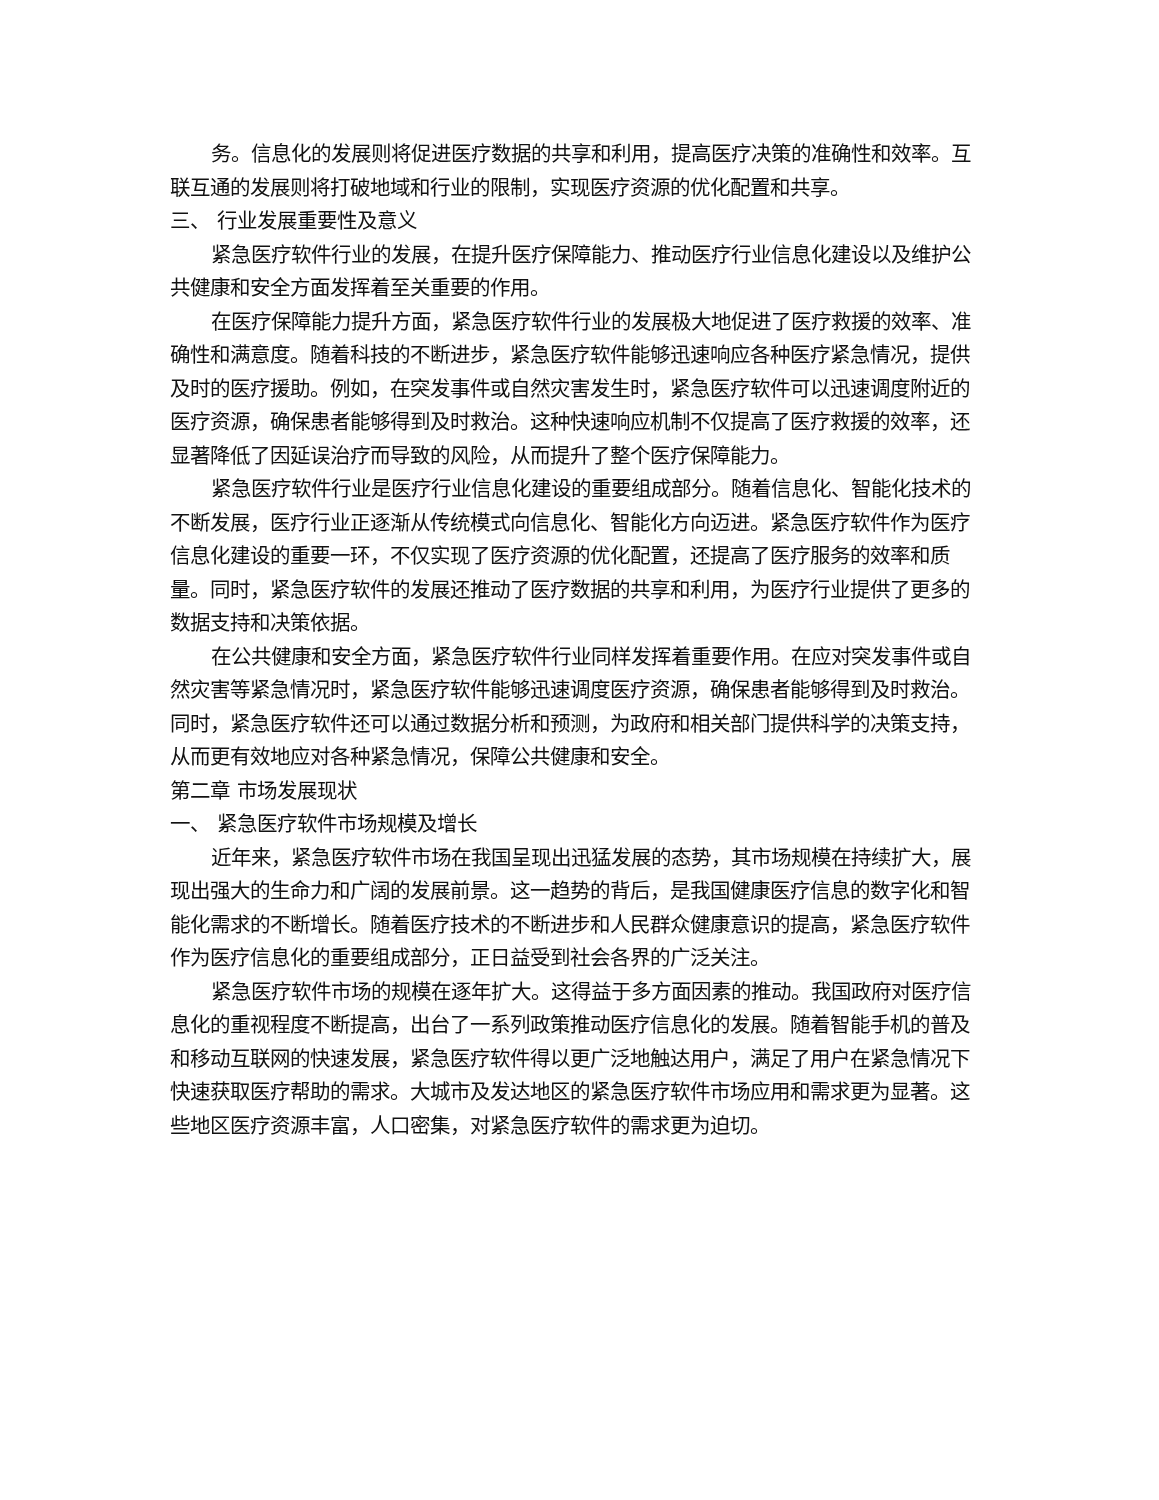务。信息化的发展则将促进医疗数据的共享和利用，提高医疗决策的准确性和效率。互联互通的发展则将打破地域和行业的限制，实现医疗资源的优化配置和共享。
三、 行业发展重要性及意义
紧急医疗软件行业的发展，在提升医疗保障能力、推动医疗行业信息化建设以及维护公共健康和安全方面发挥着至关重要的作用。
在医疗保障能力提升方面，紧急医疗软件行业的发展极大地促进了医疗救援的效率、准确性和满意度。随着科技的不断进步，紧急医疗软件能够迅速响应各种医疗紧急情况，提供及时的医疗援助。例如，在突发事件或自然灾害发生时，紧急医疗软件可以迅速调度附近的医疗资源，确保患者能够得到及时救治。这种快速响应机制不仅提高了医疗救援的效率，还显著降低了因延误治疗而导致的风险，从而提升了整个医疗保障能力。
紧急医疗软件行业是医疗行业信息化建设的重要组成部分。随着信息化、智能化技术的不断发展，医疗行业正逐渐从传统模式向信息化、智能化方向迈进。紧急医疗软件作为医疗信息化建设的重要一环，不仅实现了医疗资源的优化配置，还提高了医疗服务的效率和质量。同时，紧急医疗软件的发展还推动了医疗数据的共享和利用，为医疗行业提供了更多的数据支持和决策依据。
在公共健康和安全方面，紧急医疗软件行业同样发挥着重要作用。在应对突发事件或自然灾害等紧急情况时，紧急医疗软件能够迅速调度医疗资源，确保患者能够得到及时救治。同时，紧急医疗软件还可以通过数据分析和预测，为政府和相关部门提供科学的决策支持，从而更有效地应对各种紧急情况，保障公共健康和安全。
第二章 市场发展现状
一、 紧急医疗软件市场规模及增长
近年来，紧急医疗软件市场在我国呈现出迅猛发展的态势，其市场规模在持续扩大，展现出强大的生命力和广阔的发展前景。这一趋势的背后，是我国健康医疗信息的数字化和智能化需求的不断增长。随着医疗技术的不断进步和人民群众健康意识的提高，紧急医疗软件作为医疗信息化的重要组成部分，正日益受到社会各界的广泛关注。
紧急医疗软件市场的规模在逐年扩大。这得益于多方面因素的推动。我国政府对医疗信息化的重视程度不断提高，出台了一系列政策推动医疗信息化的发展。随着智能手机的普及和移动互联网的快速发展，紧急医疗软件得以更广泛地触达用户，满足了用户在紧急情况下快速获取医疗帮助的需求。大城市及发达地区的紧急医疗软件市场应用和需求更为显著。这些地区医疗资源丰富，人口密集，对紧急医疗软件的需求更为迫切。